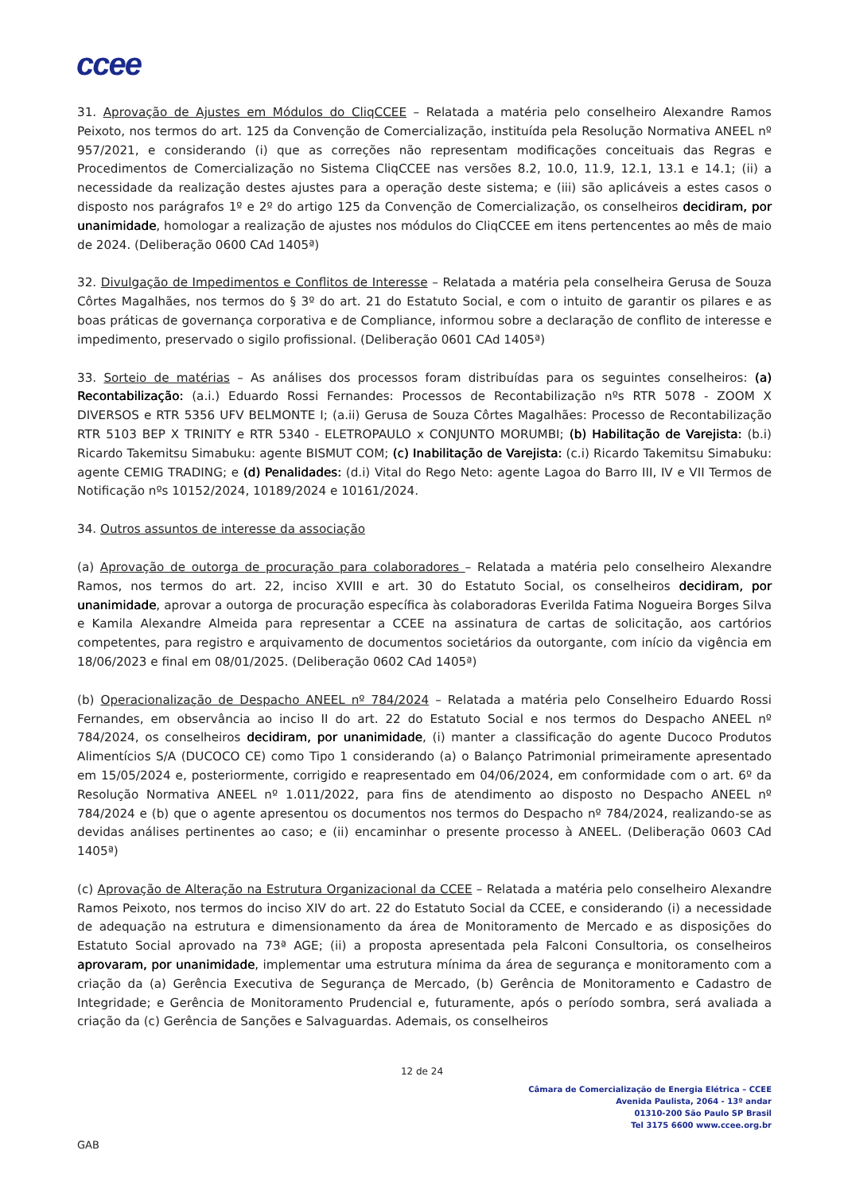ccee
31. Aprovação de Ajustes em Módulos do CliqCCEE – Relatada a matéria pelo conselheiro Alexandre Ramos Peixoto, nos termos do art. 125 da Convenção de Comercialização, instituída pela Resolução Normativa ANEEL nº 957/2021, e considerando (i) que as correções não representam modificações conceituais das Regras e Procedimentos de Comercialização no Sistema CliqCCEE nas versões 8.2, 10.0, 11.9, 12.1, 13.1 e 14.1; (ii) a necessidade da realização destes ajustes para a operação deste sistema; e (iii) são aplicáveis a estes casos o disposto nos parágrafos 1º e 2º do artigo 125 da Convenção de Comercialização, os conselheiros decidiram, por unanimidade, homologar a realização de ajustes nos módulos do CliqCCEE em itens pertencentes ao mês de maio de 2024. (Deliberação 0600 CAd 1405ª)
32. Divulgação de Impedimentos e Conflitos de Interesse – Relatada a matéria pela conselheira Gerusa de Souza Côrtes Magalhães, nos termos do § 3º do art. 21 do Estatuto Social, e com o intuito de garantir os pilares e as boas práticas de governança corporativa e de Compliance, informou sobre a declaração de conflito de interesse e impedimento, preservado o sigilo profissional. (Deliberação 0601 CAd 1405ª)
33. Sorteio de matérias – As análises dos processos foram distribuídas para os seguintes conselheiros: (a) Recontabilização: (a.i.) Eduardo Rossi Fernandes: Processos de Recontabilização nºs RTR 5078 - ZOOM X DIVERSOS e RTR 5356 UFV BELMONTE I; (a.ii) Gerusa de Souza Côrtes Magalhães: Processo de Recontabilização RTR 5103 BEP X TRINITY e RTR 5340 - ELETROPAULO x CONJUNTO MORUMBI; (b) Habilitação de Varejista: (b.i) Ricardo Takemitsu Simabuku: agente BISMUT COM; (c) Inabilitação de Varejista: (c.i) Ricardo Takemitsu Simabuku: agente CEMIG TRADING; e (d) Penalidades: (d.i) Vital do Rego Neto: agente Lagoa do Barro III, IV e VII Termos de Notificação nºs 10152/2024, 10189/2024 e 10161/2024.
34. Outros assuntos de interesse da associação
(a) Aprovação de outorga de procuração para colaboradores – Relatada a matéria pelo conselheiro Alexandre Ramos, nos termos do art. 22, inciso XVIII e art. 30 do Estatuto Social, os conselheiros decidiram, por unanimidade, aprovar a outorga de procuração específica às colaboradoras Everilda Fatima Nogueira Borges Silva e Kamila Alexandre Almeida para representar a CCEE na assinatura de cartas de solicitação, aos cartórios competentes, para registro e arquivamento de documentos societários da outorgante, com início da vigência em 18/06/2023 e final em 08/01/2025. (Deliberação 0602 CAd 1405ª)
(b) Operacionalização de Despacho ANEEL nº 784/2024 – Relatada a matéria pelo Conselheiro Eduardo Rossi Fernandes, em observância ao inciso II do art. 22 do Estatuto Social e nos termos do Despacho ANEEL nº 784/2024, os conselheiros decidiram, por unanimidade, (i) manter a classificação do agente Ducoco Produtos Alimentícios S/A (DUCOCO CE) como Tipo 1 considerando (a) o Balanço Patrimonial primeiramente apresentado em 15/05/2024 e, posteriormente, corrigido e reapresentado em 04/06/2024, em conformidade com o art. 6º da Resolução Normativa ANEEL nº 1.011/2022, para fins de atendimento ao disposto no Despacho ANEEL nº 784/2024 e (b) que o agente apresentou os documentos nos termos do Despacho nº 784/2024, realizando-se as devidas análises pertinentes ao caso; e (ii) encaminhar o presente processo à ANEEL. (Deliberação 0603 CAd 1405ª)
(c) Aprovação de Alteração na Estrutura Organizacional da CCEE – Relatada a matéria pelo conselheiro Alexandre Ramos Peixoto, nos termos do inciso XIV do art. 22 do Estatuto Social da CCEE, e considerando (i) a necessidade de adequação na estrutura e dimensionamento da área de Monitoramento de Mercado e as disposições do Estatuto Social aprovado na 73ª AGE; (ii) a proposta apresentada pela Falconi Consultoria, os conselheiros aprovaram, por unanimidade, implementar uma estrutura mínima da área de segurança e monitoramento com a criação da (a) Gerência Executiva de Segurança de Mercado, (b) Gerência de Monitoramento e Cadastro de Integridade; e Gerência de Monitoramento Prudencial e, futuramente, após o período sombra, será avaliada a criação da (c) Gerência de Sanções e Salvaguardas. Ademais, os conselheiros
12 de 24
Câmara de Comercialização de Energia Elétrica – CCEE
Avenida Paulista, 2064 - 13º andar
01310-200 São Paulo SP Brasil
Tel 3175 6600 www.ccee.org.br
GAB